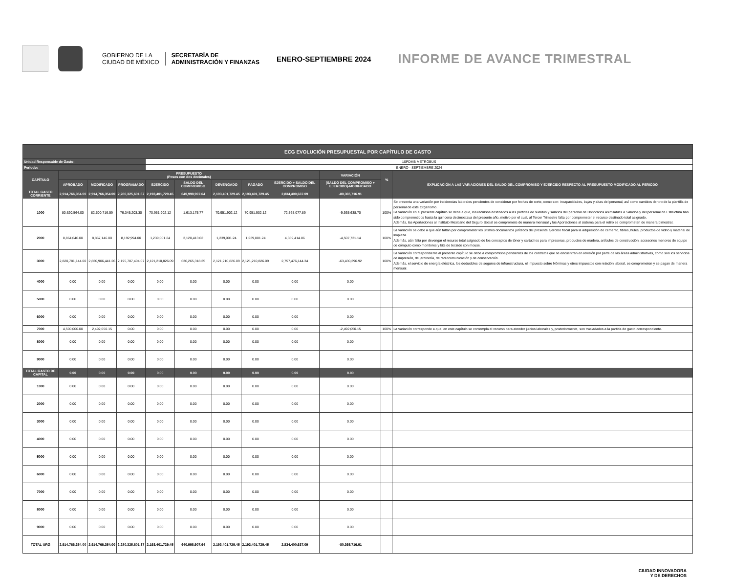GOBIERNO DE LA
CIUDAD DE MÉXICO
SECRETARÍA DE
ADMINISTRACIÓN Y FINANZAS
ENERO-SEPTIEMBRE 2024
INFORME DE AVANCE TRIMESTRAL
| ECG EVOLUCIÓN PRESUPUESTAL POR CAPÍTULO DE GASTO | | | | | | | | | | | |
| --- | --- | --- | --- | --- | --- | --- | --- | --- | --- | --- | --- |
| Unidad Responsable de Gasto: | | | | 10PDMB METROBÚS | | | | | | | |
| Periodo: | | | | ENERO - SEPTIEMBRE 2024 | | | | | | | |
| CAPÍTULO | PRESUPUESTO (Pesos con dos decimales) | | | | | | | | VARIACIÓN | % | EXPLICACIÓN A LAS VARIACIONES DEL SALDO DEL COMPROMISO Y EJERCIDO RESPECTO AL PRESUPUESTO MODIFICADO AL PERIODO |
| | APROBADO | MODIFICADO | PROGRAMADO | EJERCIDO | SALDO DEL COMPROMISO | DEVENGADO | PAGADO | EJERCIDO + SALDO DEL COMPROMISO | (SALDO DEL COMPROMISO + EJERCIDO)-MODIFICADO | | |
| TOTAL GASTO CORRIENTE | 2,914,766,354.00 | 2,914,766,354.00 | 2,280,325,601.37 | 2,193,401,729.45 | 640,998,907.64 | 2,193,401,729.45 | 2,193,401,729.45 | 2,834,400,637.09 | -80,365,716.91 | | |
| 1000 | 80,620,564.00 | 82,500,716.59 | 76,345,203.30 | 70,951,902.12 | 1,613,175.77 | 70,951,902.12 | 70,951,902.12 | 72,565,077.89 | -9,935,638.70 | 100% | Se presenta una variación por incidencias laborales pendientes de considerar por fechas de corte, como son: incapacidades, bajas y altas del personal, así como cambios dentro de la plantilla de personal de este Organismo. La variación en el presente capítulo se debe a que, los recursos destinados a las partidas de sueldos y salarios del personal de Honorarios Asimilables a Salarios y del personal de Estructura han sido comprometidos hasta la quincena decimoctava del presente año, motivo por el cual, al Tercer Trimestre falta por comprometer el recurso destinado total asignado. Además, las Aportaciones al Instituto Mexicano del Seguro Social se compromete de manera mensual y las Aportaciones al sistema para el retiro se comprometen de manera bimestral. |
| 2000 | 8,864,646.00 | 8,867,146.00 | 8,192,994.00 | 1,239,001.24 | 3,120,413.62 | 1,239,001.24 | 1,239,001.24 | 4,359,414.86 | -4,507,731.14 | 100% | La variación se debe a que aún faltan por comprometer los últimos documentos jurídicos del presente ejercicio fiscal para la adquisición de cemento, fibras, hules, productos de vidrio y material de limpieza. Además, aún falta por devengar el recurso total asignado de los conceptos de tóner y cartuchos para impresoras, productos de madera, artículos de construcción, accesorios menores de equipo de cómputo como monitores y kits de teclado con mouse. |
| 3000 | 2,820,781,144.00 | 2,820,906,441.26 | 2,195,787,404.07 | 2,121,210,826.09 | 636,265,318.25 | 2,121,210,826.09 | 2,121,210,826.09 | 2,757,476,144.34 | -63,430,296.92 | 100% | La variación correspondiente al presente capítulo se debe a compromisos pendientes de los contratos que se encuentran en revisión por parte de las áreas administrativas, como son los servicios de impresión, de jardinería, de radiocomunicación y de conservación. Además, el servicio de energía eléctrica, los deducibles de seguros de infraestructura, el impuesto sobre Nóminas y otros impuestos con relación laboral, se comprometen y se pagan de manera mensual. |
| 4000 | 0.00 | 0.00 | 0.00 | 0.00 | 0.00 | 0.00 | 0.00 | 0.00 | 0.00 | | |
| 5000 | 0.00 | 0.00 | 0.00 | 0.00 | 0.00 | 0.00 | 0.00 | 0.00 | 0.00 | | |
| 6000 | 0.00 | 0.00 | 0.00 | 0.00 | 0.00 | 0.00 | 0.00 | 0.00 | 0.00 | | |
| 7000 | 4,500,000.00 | 2,492,050.15 | 0.00 | 0.00 | 0.00 | 0.00 | 0.00 | 0.00 | -2,492,050.15 | 100% | La variación corresponde a que, en este capítulo se contempla el recurso para atender juicios laborales y, posteriormente, son trasladados a la partida de gasto correspondiente. |
| 8000 | 0.00 | 0.00 | 0.00 | 0.00 | 0.00 | 0.00 | 0.00 | 0.00 | 0.00 | | |
| 9000 | 0.00 | 0.00 | 0.00 | 0.00 | 0.00 | 0.00 | 0.00 | 0.00 | 0.00 | | |
| TOTAL GASTO DE CAPITAL | 0.00 | 0.00 | 0.00 | 0.00 | 0.00 | 0.00 | 0.00 | 0.00 | 0.00 | | |
| 1000 | 0.00 | 0.00 | 0.00 | 0.00 | 0.00 | 0.00 | 0.00 | 0.00 | 0.00 | | |
| 2000 | 0.00 | 0.00 | 0.00 | 0.00 | 0.00 | 0.00 | 0.00 | 0.00 | 0.00 | | |
| 3000 | 0.00 | 0.00 | 0.00 | 0.00 | 0.00 | 0.00 | 0.00 | 0.00 | 0.00 | | |
| 4000 | 0.00 | 0.00 | 0.00 | 0.00 | 0.00 | 0.00 | 0.00 | 0.00 | 0.00 | | |
| 5000 | 0.00 | 0.00 | 0.00 | 0.00 | 0.00 | 0.00 | 0.00 | 0.00 | 0.00 | | |
| 6000 | 0.00 | 0.00 | 0.00 | 0.00 | 0.00 | 0.00 | 0.00 | 0.00 | 0.00 | | |
| 7000 | 0.00 | 0.00 | 0.00 | 0.00 | 0.00 | 0.00 | 0.00 | 0.00 | 0.00 | | |
| 8000 | 0.00 | 0.00 | 0.00 | 0.00 | 0.00 | 0.00 | 0.00 | 0.00 | 0.00 | | |
| 9000 | 0.00 | 0.00 | 0.00 | 0.00 | 0.00 | 0.00 | 0.00 | 0.00 | 0.00 | | |
| TOTAL URG | 2,914,766,354.00 | 2,914,766,354.00 | 2,280,325,601.37 | 2,193,401,729.45 | 640,998,907.64 | 2,193,401,729.45 | 2,193,401,729.45 | 2,834,400,637.09 | -80,365,716.91 | | |
CIUDAD INNOVADORA
Y DE DERECHOS